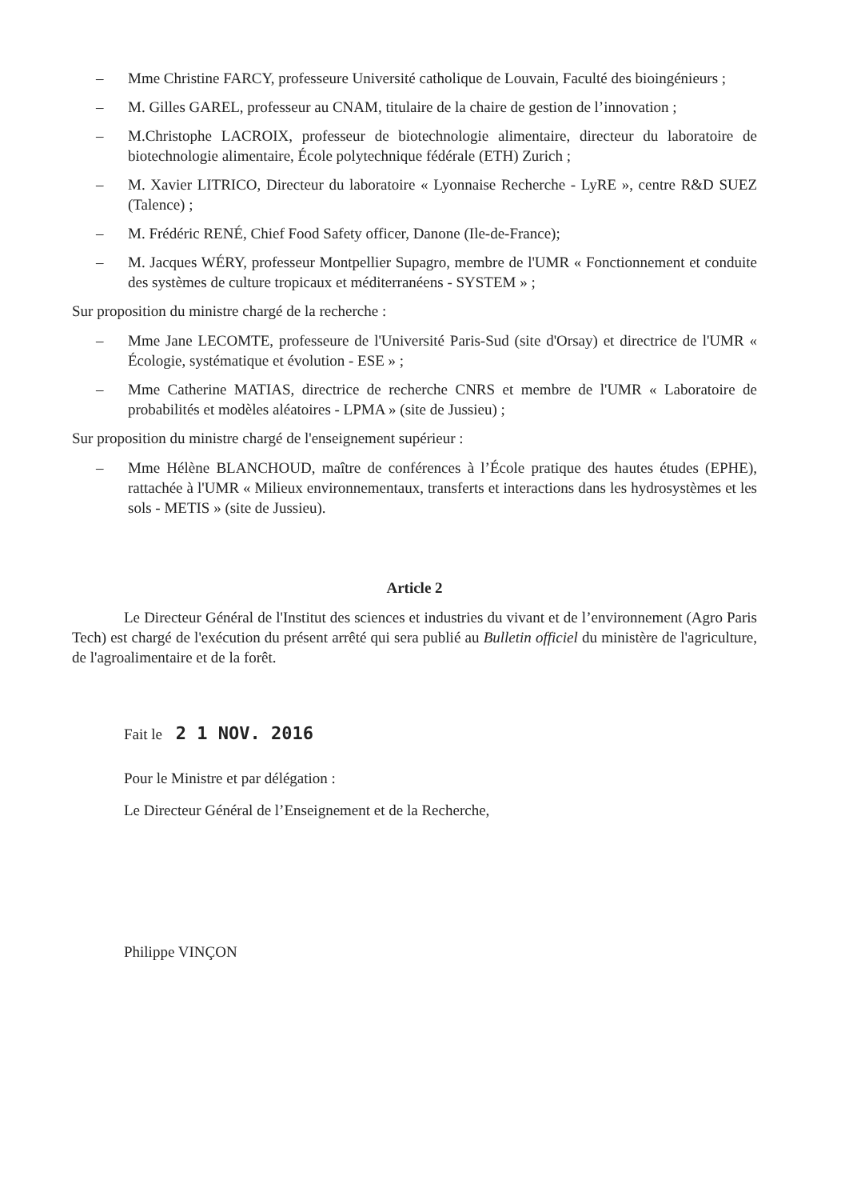– Mme Christine FARCY, professeure Université catholique de Louvain, Faculté des bioingénieurs ;
– M. Gilles GAREL, professeur au CNAM, titulaire de la chaire de gestion de l’innovation ;
– M.Christophe LACROIX, professeur de biotechnologie alimentaire, directeur du laboratoire de biotechnologie alimentaire, École polytechnique fédérale (ETH) Zurich ;
– M. Xavier LITRICO, Directeur du laboratoire « Lyonnaise Recherche - LyRE », centre R&D SUEZ (Talence) ;
– M. Frédéric RENÉ, Chief Food Safety officer, Danone (Ile-de-France);
– M. Jacques WÉRY, professeur Montpellier Supagro, membre de l'UMR « Fonctionnement et conduite des systèmes de culture tropicaux et méditerranéens - SYSTEM » ;
Sur proposition du ministre chargé de la recherche :
– Mme Jane LECOMTE, professeure de l'Université Paris-Sud (site d'Orsay) et directrice de l'UMR « Écologie, systématique et évolution - ESE » ;
– Mme Catherine MATIAS, directrice de recherche CNRS et membre de l'UMR « Laboratoire de probabilités et modèles aléatoires - LPMA » (site de Jussieu) ;
Sur proposition du ministre chargé de l'enseignement supérieur :
– Mme Hélène BLANCHOUD, maître de conférences à l’École pratique des hautes études (EPHE), rattachée à l'UMR « Milieux environnementaux, transferts et interactions dans les hydrosystèmes et les sols - METIS » (site de Jussieu).
Article 2
Le Directeur Général de l'Institut des sciences et industries du vivant et de l’environnement (Agro Paris Tech) est chargé de l'exécution du présent arrêté qui sera publié au Bulletin officiel du ministère de l'agriculture, de l'agroalimentaire et de la forêt.
Fait le 2 1 NOV. 2016
Pour le Ministre et par délégation :
Le Directeur Général de l’Enseignement et de la Recherche,
Philippe VINÇON